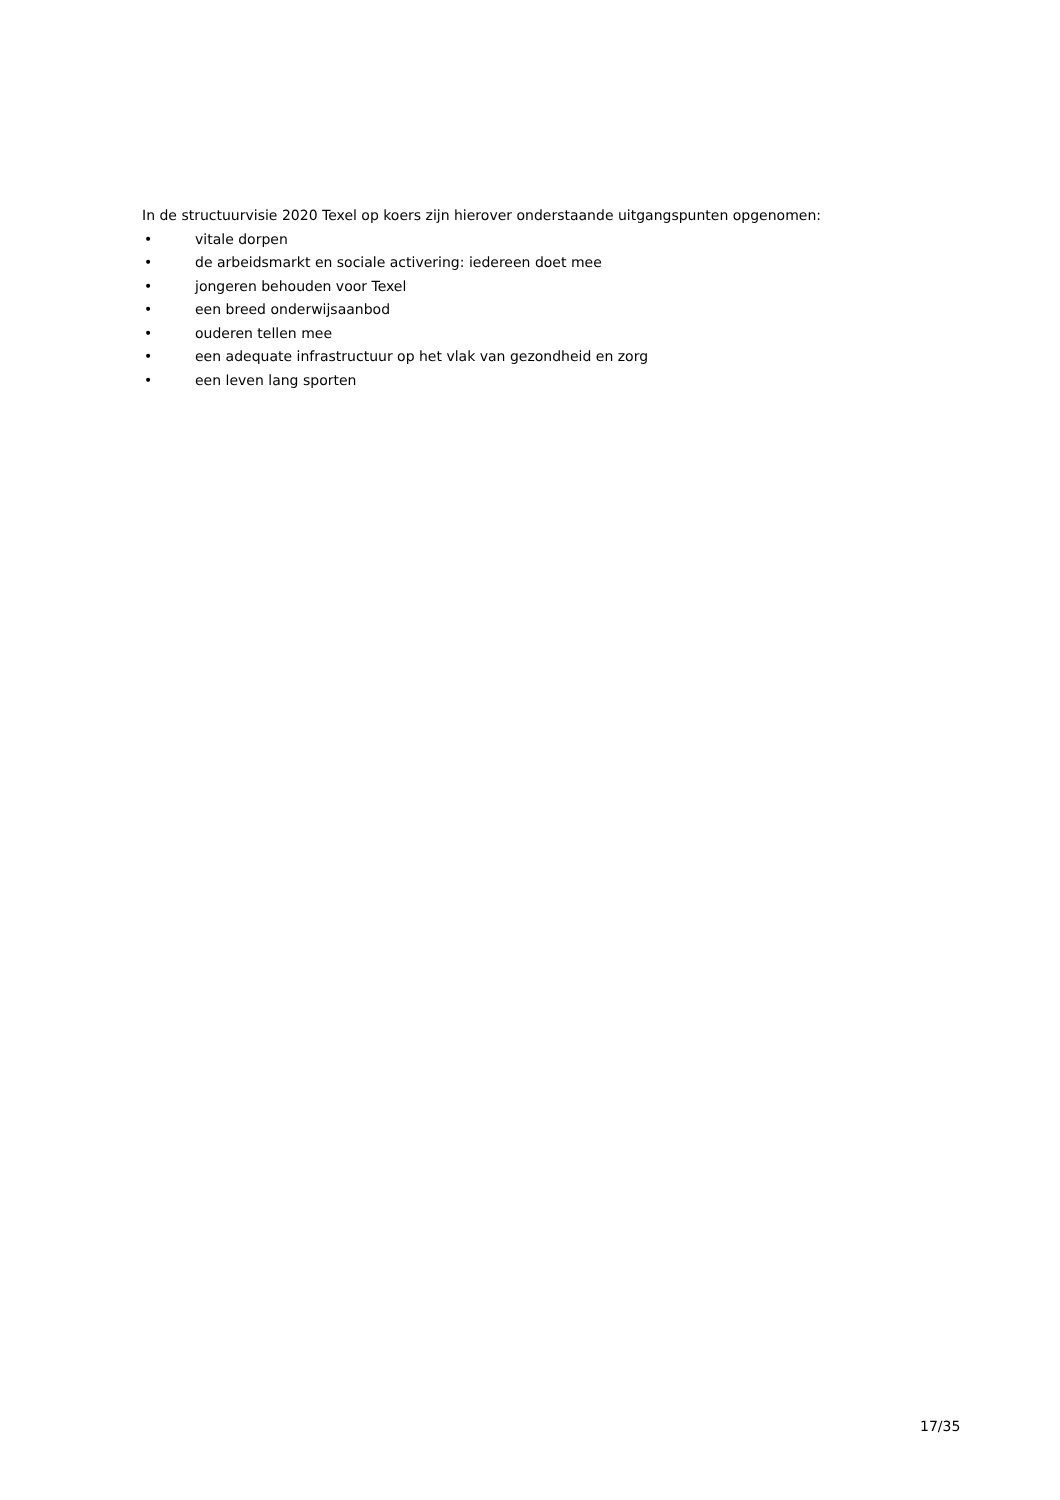In de structuurvisie 2020 Texel op koers zijn hierover onderstaande uitgangspunten opgenomen:
• vitale dorpen
• de arbeidsmarkt en sociale activering: iedereen doet mee
• jongeren behouden voor Texel
• een breed onderwijsaanbod
• ouderen tellen mee
• een adequate infrastructuur op het vlak van gezondheid en zorg
• een leven lang sporten
17/35